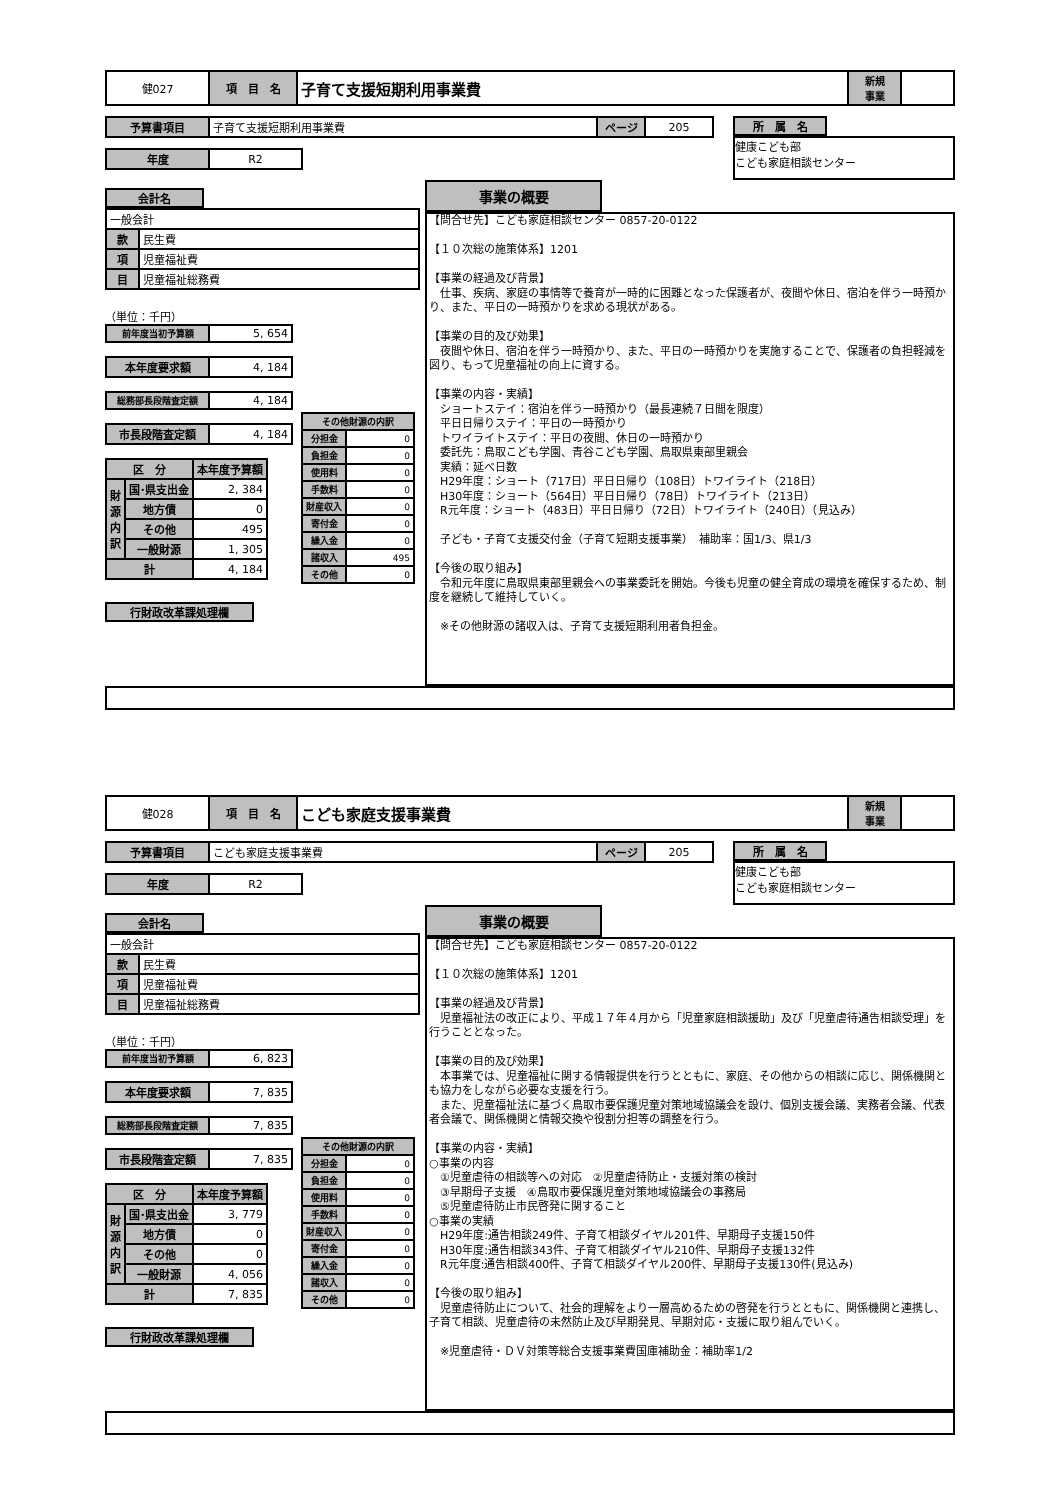| 健027 | 項 目 名 | 子育て支援短期利用事業費 | 新規 事業 | |
| 予算書項目 | 子育て支援短期利用事業費 | ページ | 205 |
| 年度 | R2 |
所　属　名
健康こども部
こども家庭相談センター
会計名
| 一般会計 | |
| 款 | 民生費 |
| 項 | 児童福祉費 |
| 目 | 児童福祉総務費 |
（単位：千円）
| 前年度当初予算額 | 5, 654 |
| 本年度要求額 | 4, 184 |
| 総務部長段階査定額 | 4, 184 |
| 市長段階査定額 | 4, 184 |
| 区 分 | | 本年度予算額 |
| --- | --- | --- |
| 財源内訳 | 国･県支出金 | 2, 384 |
| | 地方債 | 0 |
| | その他 | 495 |
| | 一般財源 | 1, 305 |
| 計 | | 4, 184 |
| その他財源の内訳 | |
| --- | --- |
| 分担金 | 0 |
| 負担金 | 0 |
| 使用料 | 0 |
| 手数料 | 0 |
| 財産収入 | 0 |
| 寄付金 | 0 |
| 繰入金 | 0 |
| 諸収入 | 495 |
| その他 | 0 |
行財政改革課処理欄
事業の概要
【問合せ先】こども家庭相談センター 0857-20-0122 【１０次総の施策体系】1201 【事業の経過及び背景】 　仕事、疾病、家庭の事情等で養育が一時的に困難となった保護者が、夜間や休日、宿泊を伴う一時預かり、また、平日の一時預かりを求める現状がある。 【事業の目的及び効果】 　夜間や休日、宿泊を伴う一時預かり、また、平日の一時預かりを実施することで、保護者の負担軽減を図り、もって児童福祉の向上に資する。 【事業の内容・実績】 　ショートステイ：宿泊を伴う一時預かり（最長連続７日間を限度） 　平日日帰りステイ：平日の一時預かり 　トワイライトステイ：平日の夜間、休日の一時預かり 　委託先：鳥取こども学園、青谷こども学園、鳥取県東部里親会 　実績：延べ日数 　H29年度：ショート（717日）平日日帰り（108日）トワイライト（218日） 　H30年度：ショート（564日）平日日帰り（78日）トワイライト（213日） 　R元年度：ショート（483日）平日日帰り（72日）トワイライト（240日）（見込み） 　子ども・子育て支援交付金（子育て短期支援事業）　補助率：国1/3、県1/3 【今後の取り組み】 　令和元年度に鳥取県東部里親会への事業委託を開始。今後も児童の健全育成の環境を確保するため、制度を継続して維持していく。 　※その他財源の諸収入は、子育て支援短期利用者負担金。
| 健028 | 項 目 名 | こども家庭支援事業費 | 新規 事業 | |
| 予算書項目 | こども家庭支援事業費 | ページ | 205 |
| 年度 | R2 |
所　属　名
健康こども部
こども家庭相談センター
会計名
| 一般会計 | |
| 款 | 民生費 |
| 項 | 児童福祉費 |
| 目 | 児童福祉総務費 |
（単位：千円）
| 前年度当初予算額 | 6, 823 |
| 本年度要求額 | 7, 835 |
| 総務部長段階査定額 | 7, 835 |
| 市長段階査定額 | 7, 835 |
| 区 分 | | 本年度予算額 |
| --- | --- | --- |
| 財源内訳 | 国･県支出金 | 3, 779 |
| | 地方債 | 0 |
| | その他 | 0 |
| | 一般財源 | 4, 056 |
| 計 | | 7, 835 |
| その他財源の内訳 | |
| --- | --- |
| 分担金 | 0 |
| 負担金 | 0 |
| 使用料 | 0 |
| 手数料 | 0 |
| 財産収入 | 0 |
| 寄付金 | 0 |
| 繰入金 | 0 |
| 諸収入 | 0 |
| その他 | 0 |
行財政改革課処理欄
事業の概要
【問合せ先】こども家庭相談センター 0857-20-0122 【１０次総の施策体系】1201 【事業の経過及び背景】 　児童福祉法の改正により、平成１７年４月から「児童家庭相談援助」及び「児童虐待通告相談受理」を行うこととなった。 【事業の目的及び効果】 　本事業では、児童福祉に関する情報提供を行うとともに、家庭、その他からの相談に応じ、関係機関とも協力をしながら必要な支援を行う。 　また、児童福祉法に基づく鳥取市要保護児童対策地域協議会を設け、個別支援会議、実務者会議、代表者会議で、関係機関と情報交換や役割分担等の調整を行う。 【事業の内容・実績】 ○事業の内容 　①児童虐待の相談等への対応　②児童虐待防止・支援対策の検討 　③早期母子支援　④鳥取市要保護児童対策地域協議会の事務局 　⑤児童虐待防止市民啓発に関すること ○事業の実績 　H29年度:通告相談249件、子育て相談ダイヤル201件、早期母子支援150件 　H30年度:通告相談343件、子育て相談ダイヤル210件、早期母子支援132件 　R元年度:通告相談400件、子育て相談ダイヤル200件、早期母子支援130件(見込み) 【今後の取り組み】 　児童虐待防止について、社会的理解をより一層高めるための啓発を行うとともに、関係機関と連携し、子育て相談、児童虐待の未然防止及び早期発見、早期対応・支援に取り組んでいく。 　※児童虐待・ＤＶ対策等総合支援事業費国庫補助金：補助率1/2